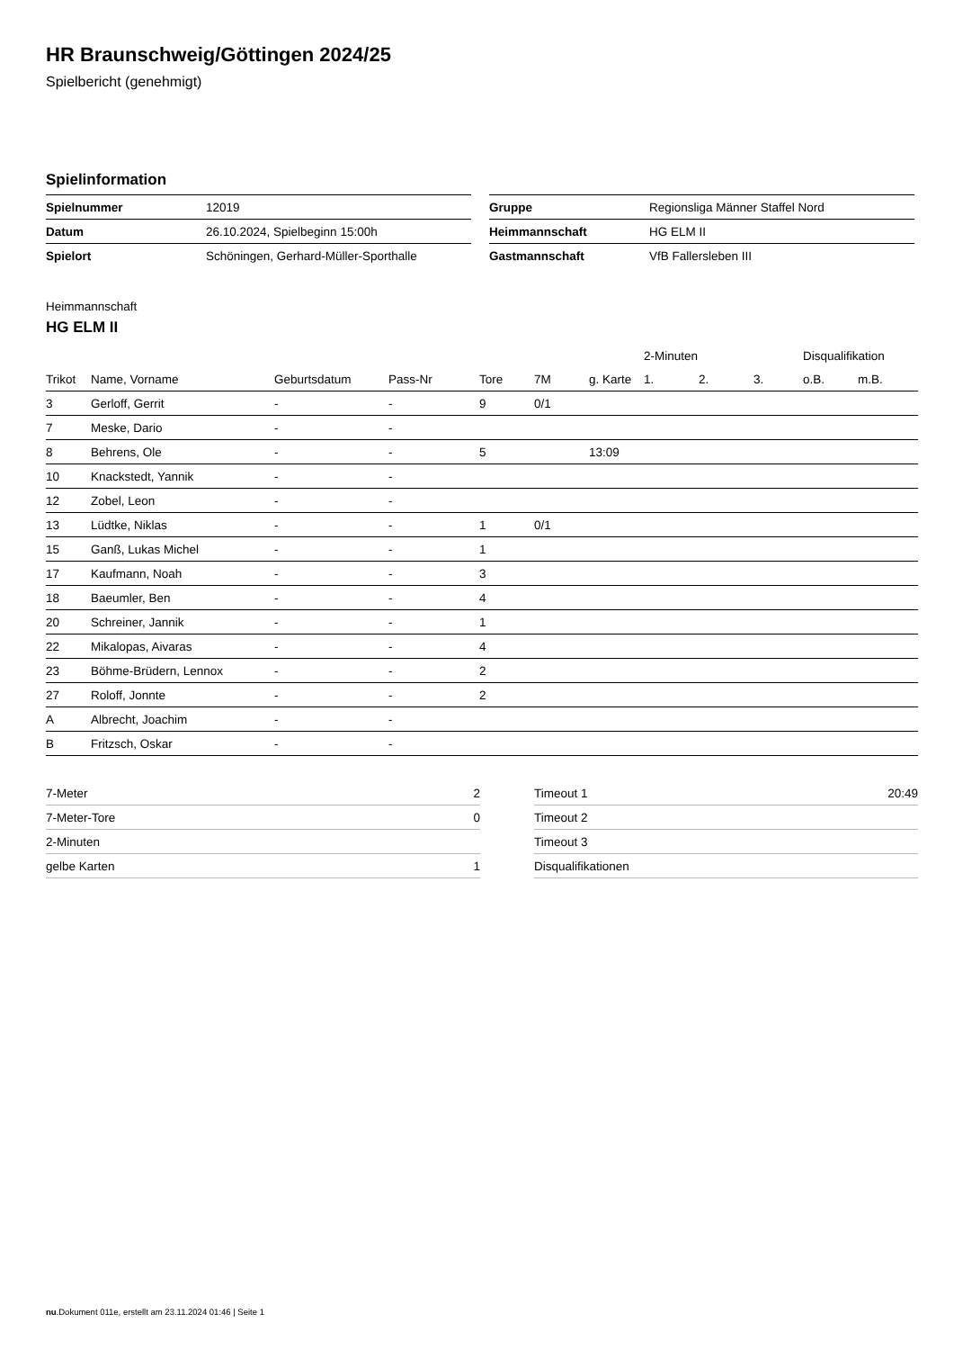HR Braunschweig/Göttingen 2024/25
Spielbericht (genehmigt)
Spielinformation
| Spielnummer | 12019 |
| Datum | 26.10.2024, Spielbeginn 15:00h |
| Spielort | Schöningen, Gerhard-Müller-Sporthalle |
| Gruppe | Regionsliga Männer Staffel Nord |
| Heimmannschaft | HG ELM II |
| Gastmannschaft | VfB Fallersleben III |
Heimmannschaft
HG ELM II
| | | | | | | | 2-Minuten | | | Disqualifikation | |
| --- | --- | --- | --- | --- | --- | --- | --- | --- | --- | --- | --- |
| Trikot | Name, Vorname | Geburtsdatum | Pass-Nr | Tore | 7M | g. Karte | 1. | 2. | 3. | o.B. | m.B. |
| 3 | Gerloff, Gerrit | - | - | 9 | 0/1 | | | | | | |
| 7 | Meske, Dario | - | - | | | | | | | | |
| 8 | Behrens, Ole | - | - | 5 | | 13:09 | | | | | |
| 10 | Knackstedt, Yannik | - | - | | | | | | | | |
| 12 | Zobel, Leon | - | - | | | | | | | | |
| 13 | Lüdtke, Niklas | - | - | 1 | 0/1 | | | | | | |
| 15 | Ganß, Lukas Michel | - | - | 1 | | | | | | | |
| 17 | Kaufmann, Noah | - | - | 3 | | | | | | | |
| 18 | Baeumler, Ben | - | - | 4 | | | | | | | |
| 20 | Schreiner, Jannik | - | - | 1 | | | | | | | |
| 22 | Mikalopas, Aivaras | - | - | 4 | | | | | | | |
| 23 | Böhme-Brüdern, Lennox | - | - | 2 | | | | | | | |
| 27 | Roloff, Jonnte | - | - | 2 | | | | | | | |
| A | Albrecht, Joachim | - | - | | | | | | | | |
| B | Fritzsch, Oskar | - | - | | | | | | | | |
| 7-Meter | 2 |
| 7-Meter-Tore | 0 |
| 2-Minuten | |
| gelbe Karten | 1 |
| Timeout 1 | 20:49 |
| Timeout 2 | |
| Timeout 3 | |
| Disqualifikationen | |
nu.Dokument 011e, erstellt am 23.11.2024 01:46 | Seite 1